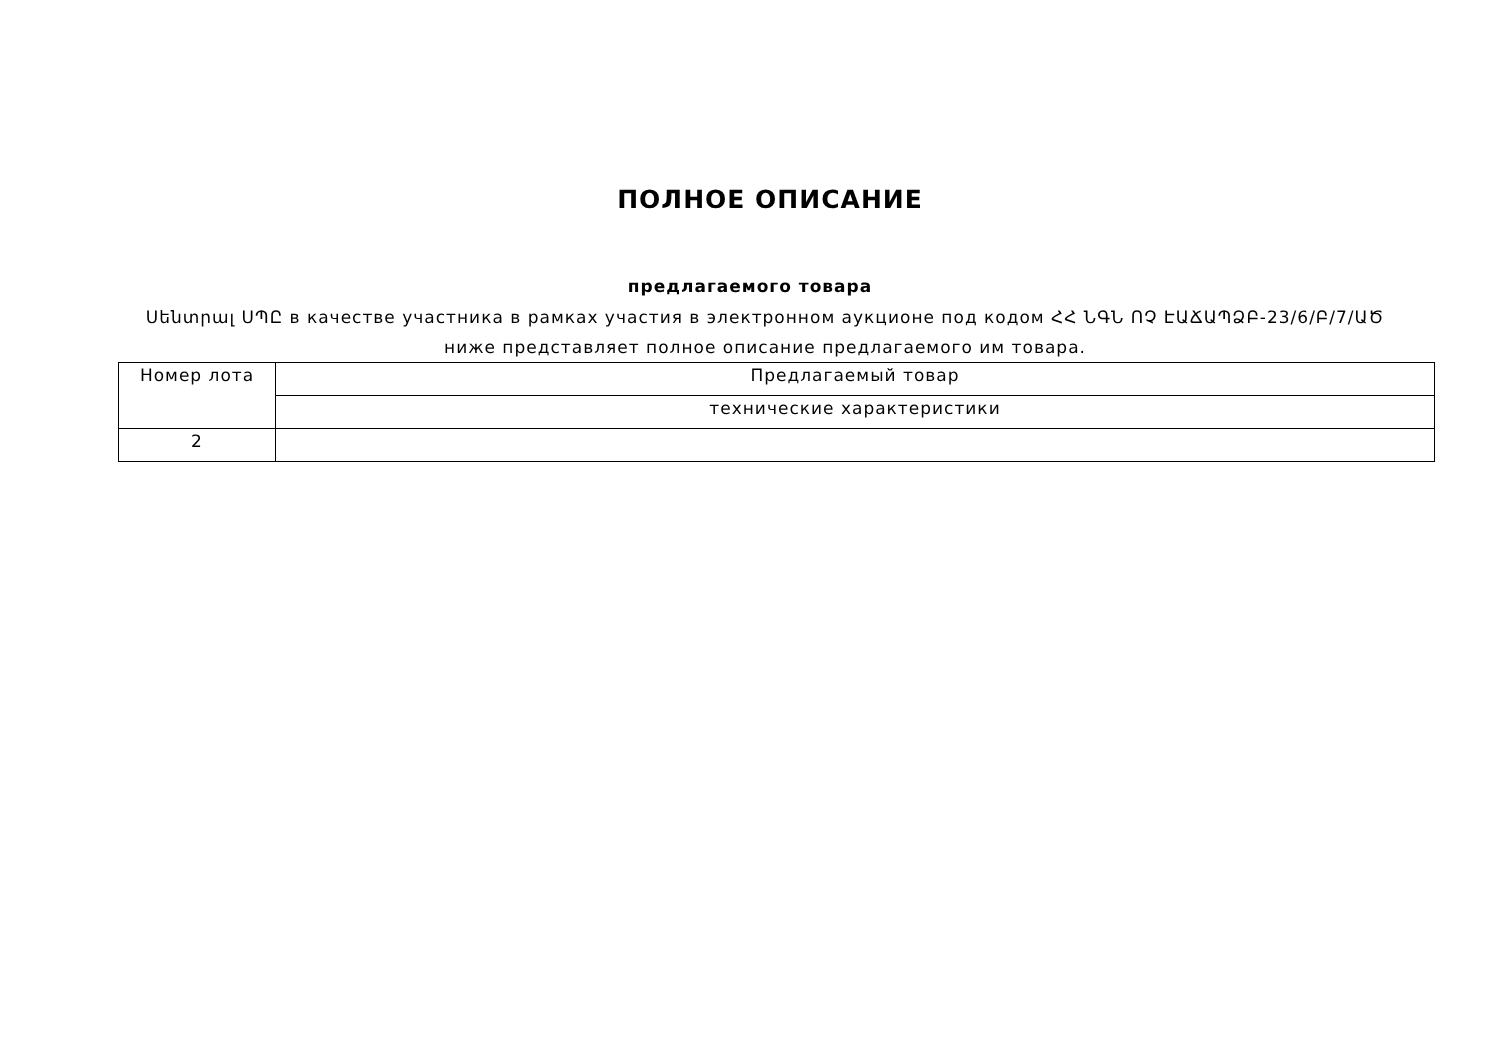ПОЛНОЕ ОПИСАНИЕ
предлагаемого товара
Սենտրալ ՍՊԸ в качестве участника в рамках участия в электронном аукционе под кодом ՀՀ ՆԳՆ ՈՉ ԷԱՃԱՊՁԲ-23/6/Բ/7/ԱԾ ниже представляет полное описание предлагаемого им товара.
| Номер лота | Предлагаемый товар |
| | технические характеристики |
| 2 | |